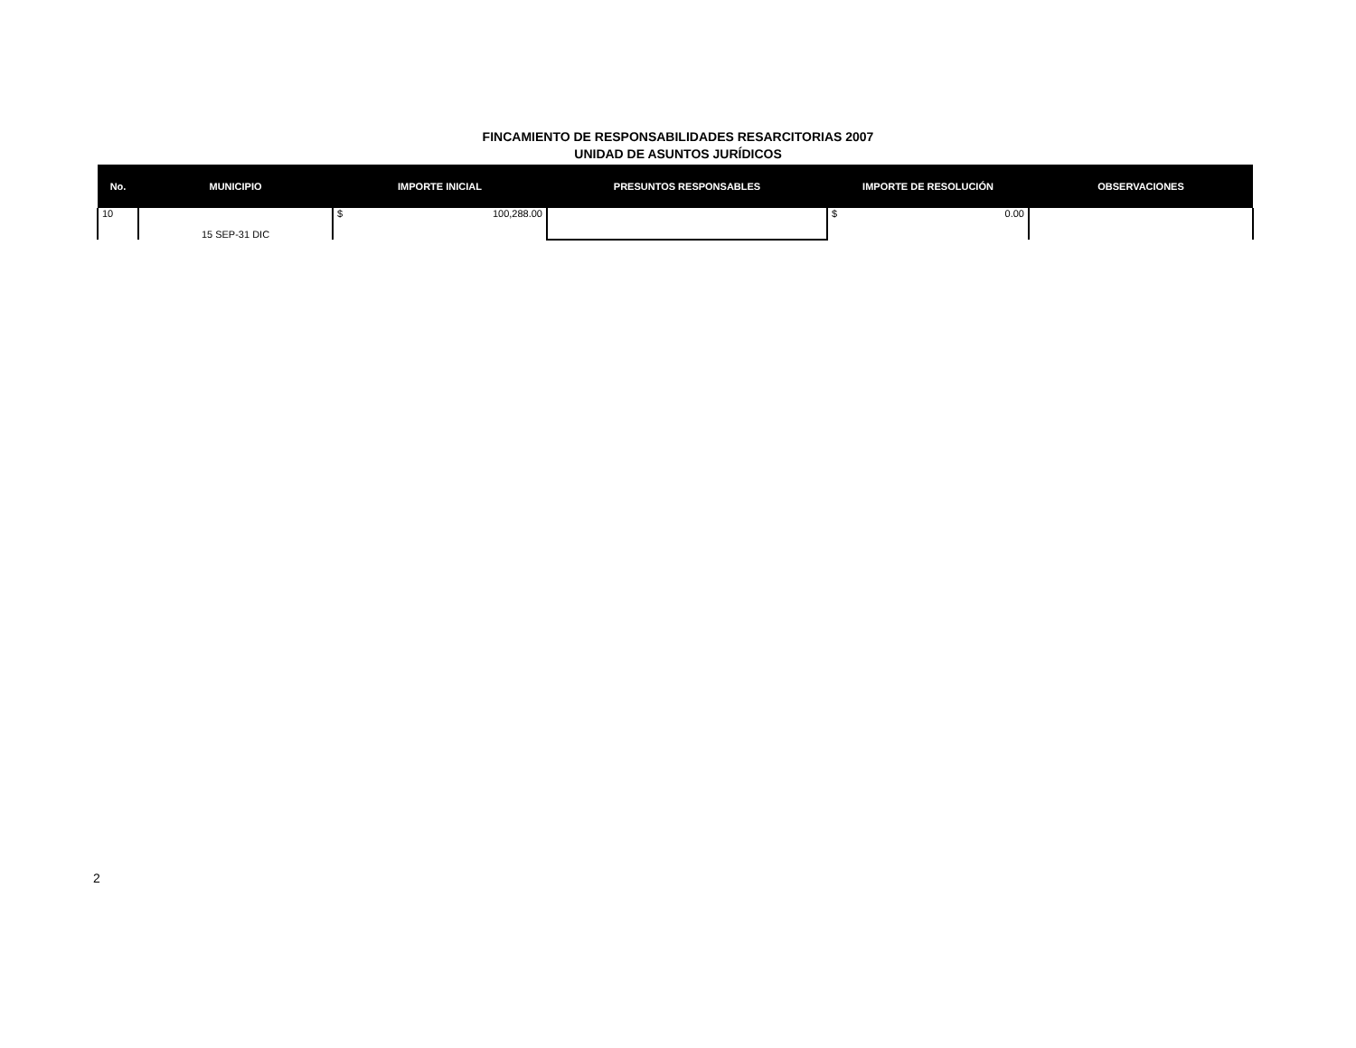FINCAMIENTO DE RESPONSABILIDADES RESARCITORIAS 2007
UNIDAD DE ASUNTOS JURÍDICOS
| No. | MUNICIPIO | IMPORTE INICIAL | PRESUNTOS RESPONSABLES | IMPORTE DE RESOLUCIÓN | OBSERVACIONES |
| --- | --- | --- | --- | --- | --- |
| 10 | 15 SEP-31 DIC | $ 100,288.00 | | $ 0.00 | |
2